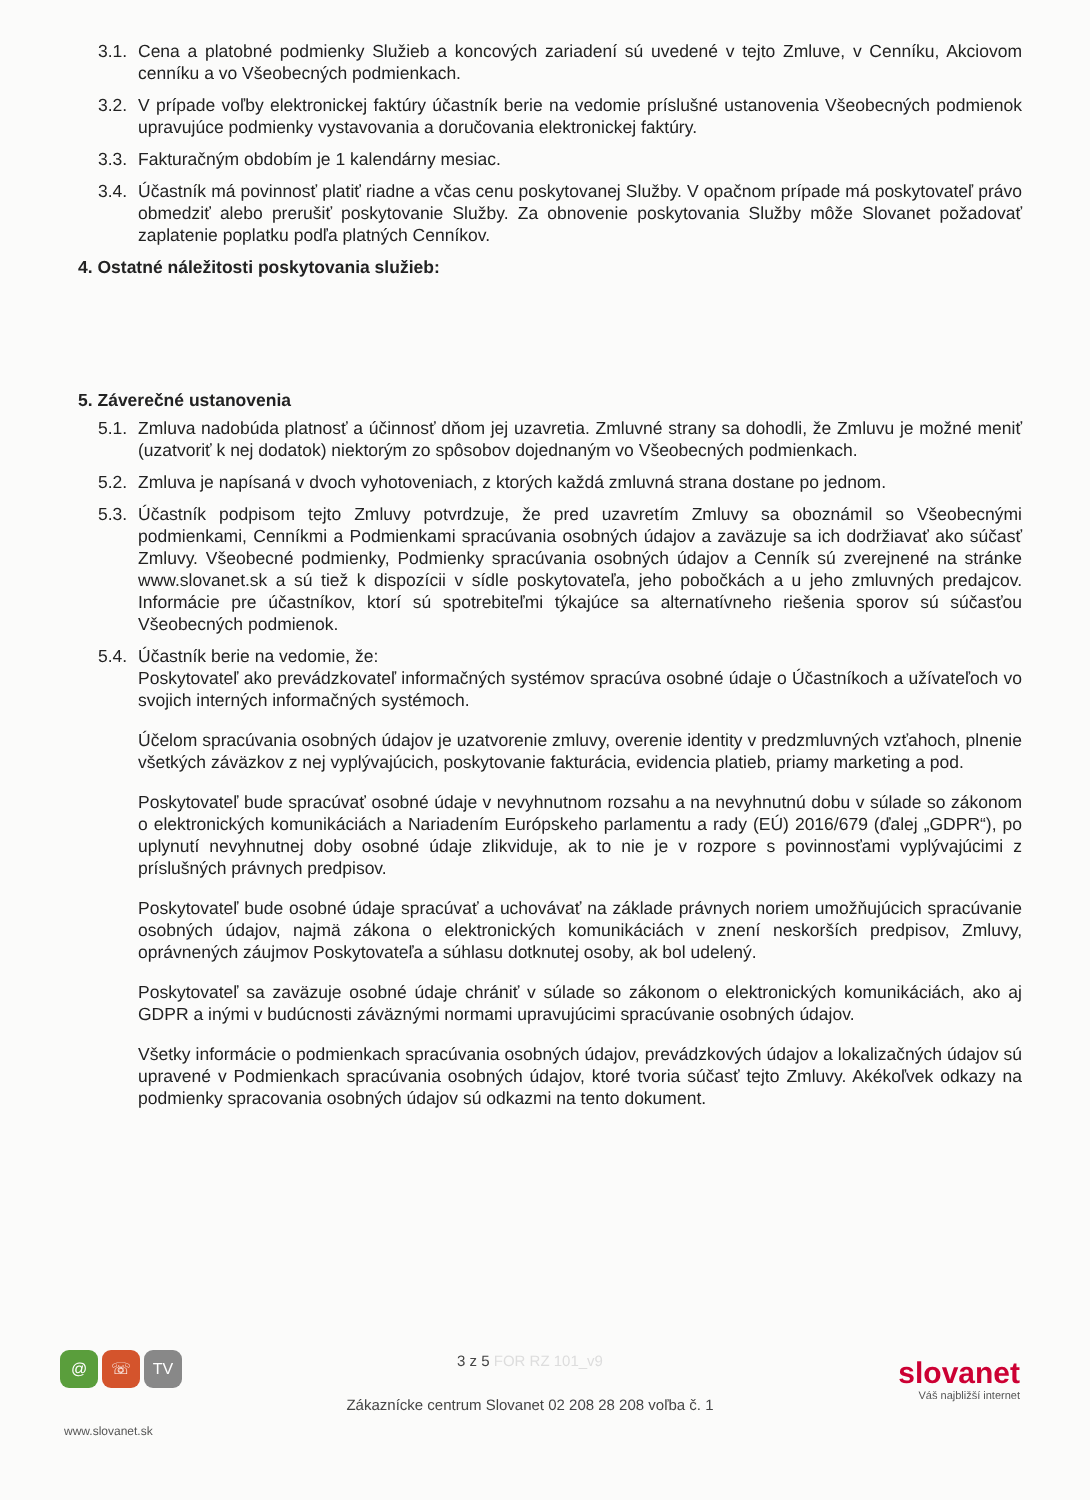3.1.
Cena a platobné podmienky Služieb a koncových zariadení sú uvedené v tejto Zmluve, v Cenníku, Akciovom cenníku a vo Všeobecných podmienkach.
3.2.
V prípade voľby elektronickej faktúry účastník berie na vedomie príslušné ustanovenia Všeobecných podmienok upravujúce podmienky vystavovania a doručovania elektronickej faktúry.
3.3.
Fakturačným obdobím je 1 kalendárny mesiac.
3.4.
Účastník má povinnosť platiť riadne a včas cenu poskytovanej Služby. V opačnom prípade má poskytovateľ právo obmedziť alebo prerušiť poskytovanie Služby. Za obnovenie poskytovania Služby môže Slovanet požadovať zaplatenie poplatku podľa platných Cenníkov.
4. Ostatné náležitosti poskytovania služieb:
5. Záverečné ustanovenia
5.1.
Zmluva nadobúda platnosť a účinnosť dňom jej uzavretia. Zmluvné strany sa dohodli, že Zmluvu je možné meniť (uzatvoriť k nej dodatok) niektorým zo spôsobov dojednaným vo Všeobecných podmienkach.
5.2.
Zmluva je napísaná v dvoch vyhotoveniach, z ktorých každá zmluvná strana dostane po jednom.
5.3.
Účastník podpisom tejto Zmluvy potvrdzuje, že pred uzavretím Zmluvy sa oboznámil so Všeobecnými podmienkami, Cenníkmi a Podmienkami spracúvania osobných údajov a zaväzuje sa ich dodržiavať ako súčasť Zmluvy. Všeobecné podmienky, Podmienky spracúvania osobných údajov a Cenník sú zverejnené na stránke www.slovanet.sk a sú tiež k dispozícii v sídle poskytovateľa, jeho pobočkách a u jeho zmluvných predajcov. Informácie pre účastníkov, ktorí sú spotrebiteľmi týkajúce sa alternatívneho riešenia sporov sú súčasťou Všeobecných podmienok.
5.4.
Účastník berie na vedomie, že:
Poskytovateľ ako prevádzkovateľ informačných systémov spracúva osobné údaje o Účastníkoch a užívateľoch vo svojich interných informačných systémoch.
Účelom spracúvania osobných údajov je uzatvorenie zmluvy, overenie identity v predzmluvných vzťahoch, plnenie všetkých záväzkov z nej vyplývajúcich, poskytovanie fakturácia, evidencia platieb, priamy marketing a pod.
Poskytovateľ bude spracúvať osobné údaje v nevyhnutnom rozsahu a na nevyhnutnú dobu v súlade so zákonom o elektronických komunikáciách a Nariadením Európskeho parlamentu a rady (EÚ) 2016/679 (ďalej „GDPR“), po uplynutí nevyhnutnej doby osobné údaje zlikviduje, ak to nie je v rozpore s povinnosťami vyplývajúcimi z príslušných právnych predpisov.
Poskytovateľ bude osobné údaje spracúvať a uchovávať na základe právnych noriem umožňujúcich spracúvanie osobných údajov, najmä zákona o elektronických komunikáciách v znení neskorších predpisov, Zmluvy, oprávnených záujmov Poskytovateľa a súhlasu dotknutej osoby, ak bol udelený.
Poskytovateľ sa zaväzuje osobné údaje chrániť v súlade so zákonom o elektronických komunikáciách, ako aj GDPR a inými v budúcnosti záväznými normami upravujúcimi spracúvanie osobných údajov.
Všetky informácie o podmienkach spracúvania osobných údajov, prevádzkových údajov a lokalizačných údajov sú upravené v Podmienkach spracúvania osobných údajov, ktoré tvoria súčasť tejto Zmluvy. Akékoľvek odkazy na podmienky spracovania osobných údajov sú odkazmi na tento dokument.
@ ☏ TV
www.slovanet.sk
3 z 5 FOR RZ 101_v9
Zákaznícke centrum Slovanet 02 208 28 208 voľba č. 1
slovanet
Váš najbližší internet